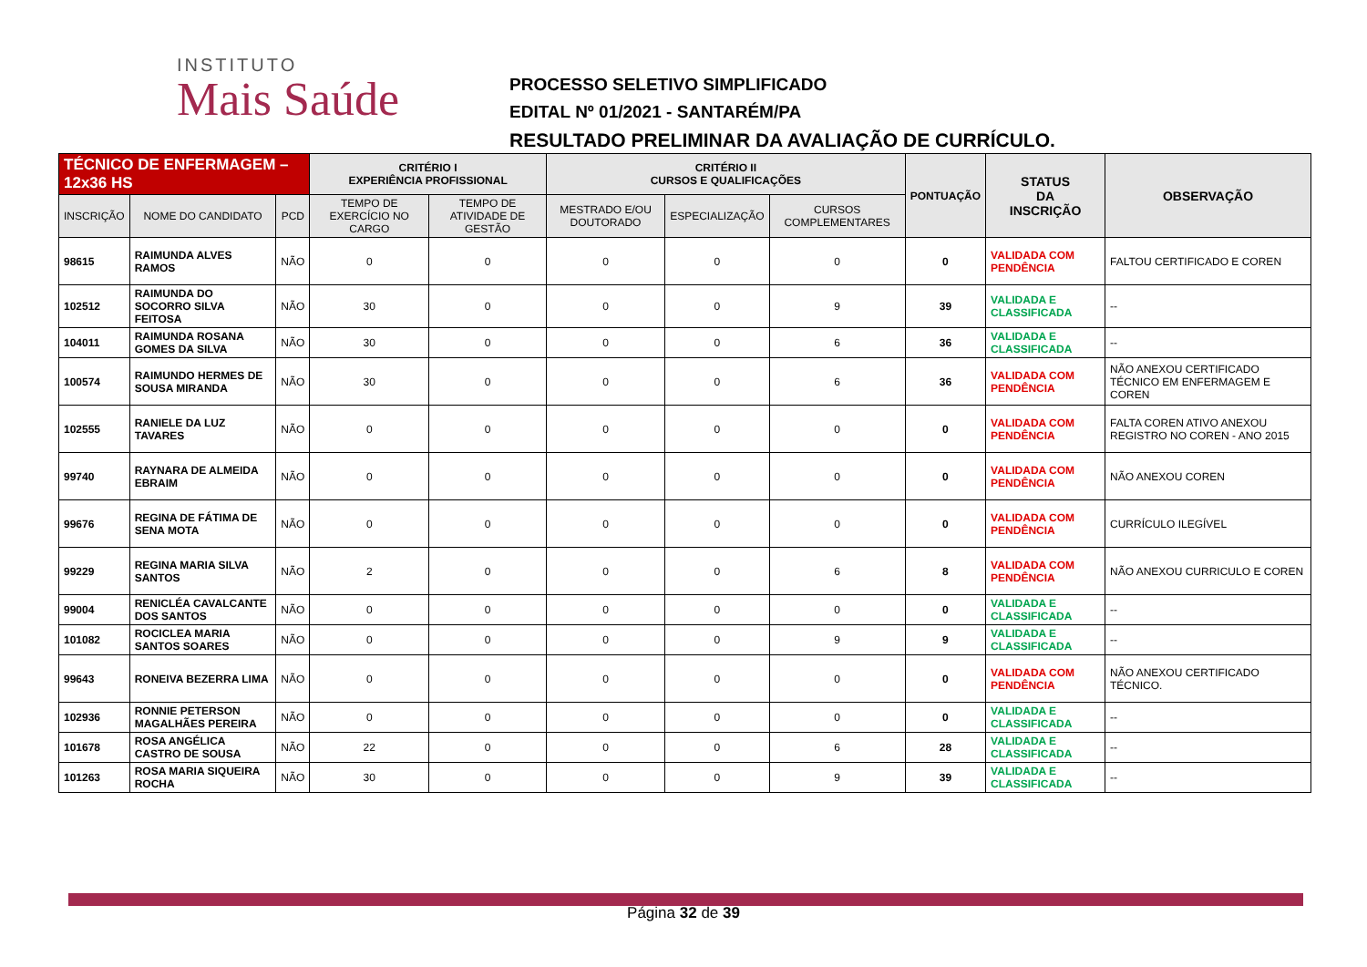INSTITUTO
Mais Saúde
PROCESSO SELETIVO SIMPLIFICADO
EDITAL Nº 01/2021 - SANTARÉM/PA
RESULTADO PRELIMINAR DA AVALIAÇÃO DE CURRÍCULO.
| TÉCNICO DE ENFERMAGEM – 12x36 HS | | | CRITÉRIO I EXPERIÊNCIA PROFISSIONAL | | CRITÉRIO II CURSOS E QUALIFICAÇÕES | | | PONTUAÇÃO | STATUS DA INSCRIÇÃO | OBSERVAÇÃO |
| --- | --- | --- | --- | --- | --- | --- | --- | --- | --- | --- |
| INSCRIÇÃO | NOME DO CANDIDATO | PCD | TEMPO DE EXERCÍCIO NO CARGO | TEMPO DE ATIVIDADE DE GESTÃO | MESTRADO E/OU DOUTORADO | ESPECIALIZAÇÃO | CURSOS COMPLEMENTARES | | | |
| 98615 | RAIMUNDA ALVES RAMOS | NÃO | 0 | 0 | 0 | 0 | 0 | 0 | VALIDADA COM PENDÊNCIA | FALTOU CERTIFICADO E COREN |
| 102512 | RAIMUNDA DO SOCORRO SILVA FEITOSA | NÃO | 30 | 0 | 0 | 0 | 9 | 39 | VALIDADA E CLASSIFICADA | -- |
| 104011 | RAIMUNDA ROSANA GOMES DA SILVA | NÃO | 30 | 0 | 0 | 0 | 6 | 36 | VALIDADA E CLASSIFICADA | -- |
| 100574 | RAIMUNDO HERMES DE SOUSA MIRANDA | NÃO | 30 | 0 | 0 | 0 | 6 | 36 | VALIDADA COM PENDÊNCIA | NÃO ANEXOU CERTIFICADO TÉCNICO EM ENFERMAGEM E COREN |
| 102555 | RANIELE DA LUZ TAVARES | NÃO | 0 | 0 | 0 | 0 | 0 | 0 | VALIDADA COM PENDÊNCIA | FALTA COREN ATIVO ANEXOU REGISTRO NO COREN - ANO 2015 |
| 99740 | RAYNARA DE ALMEIDA EBRAIM | NÃO | 0 | 0 | 0 | 0 | 0 | 0 | VALIDADA COM PENDÊNCIA | NÃO ANEXOU COREN |
| 99676 | REGINA DE FÁTIMA DE SENA MOTA | NÃO | 0 | 0 | 0 | 0 | 0 | 0 | VALIDADA COM PENDÊNCIA | CURRÍCULO ILEGÍVEL |
| 99229 | REGINA MARIA SILVA SANTOS | NÃO | 2 | 0 | 0 | 0 | 6 | 8 | VALIDADA COM PENDÊNCIA | NÃO ANEXOU CURRICULO E COREN |
| 99004 | RENICLÉA CAVALCANTE DOS SANTOS | NÃO | 0 | 0 | 0 | 0 | 0 | 0 | VALIDADA E CLASSIFICADA | -- |
| 101082 | ROCICLEA MARIA SANTOS SOARES | NÃO | 0 | 0 | 0 | 0 | 9 | 9 | VALIDADA E CLASSIFICADA | -- |
| 99643 | RONEIVA BEZERRA LIMA | NÃO | 0 | 0 | 0 | 0 | 0 | 0 | VALIDADA COM PENDÊNCIA | NÃO ANEXOU CERTIFICADO TÉCNICO. |
| 102936 | RONNIE PETERSON MAGALHÃES PEREIRA | NÃO | 0 | 0 | 0 | 0 | 0 | 0 | VALIDADA E CLASSIFICADA | -- |
| 101678 | ROSA ANGÉLICA CASTRO DE SOUSA | NÃO | 22 | 0 | 0 | 0 | 6 | 28 | VALIDADA E CLASSIFICADA | -- |
| 101263 | ROSA MARIA SIQUEIRA ROCHA | NÃO | 30 | 0 | 0 | 0 | 9 | 39 | VALIDADA E CLASSIFICADA | -- |
Página 32 de 39